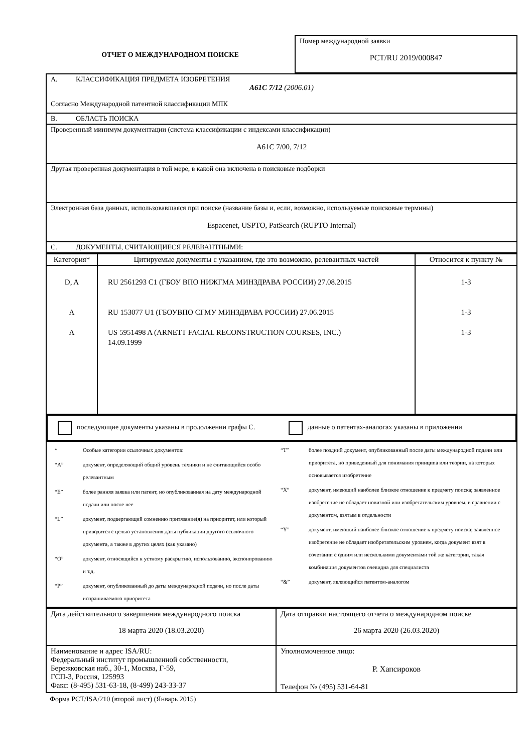| ОТЧЕТ О МЕЖДУНАРОДНОМ ПОИСКЕ | Номер международной заявки PCT/RU 2019/000847 |
| A. КЛАССИФИКАЦИЯ ПРЕДМЕТА ИЗОБРЕТЕНИЯ A61C 7/12 (2006.01) Согласно Международной патентной классификации МПК |
| B. ОБЛАСТЬ ПОИСКА |
| Проверенный минимум документации (система классификации с индексами классификации) A61C 7/00, 7/12 |
| Другая проверенная документация в той мере, в какой она включена в поисковые подборки |
| Электронная база данных, использовавшаяся при поиске (название базы и, если, возможно, используемые поисковые термины) Espacenet, USPTO, PatSearch (RUPTO Internal) |
| C. ДОКУМЕНТЫ, СЧИТАЮЩИЕСЯ РЕЛЕВАНТНЫМИ: |
| Категория* | Цитируемые документы с указанием, где это возможно, релевантных частей | Относится к пункту № |
| --- | --- | --- |
| D, A A A | RU 2561293 C1 (ГБОУ ВПО НИЖГМА МИНЗДРАВА РОССИИ) 27.08.2015 RU 153077 U1 (ГБОУВПО СГМУ МИНЗДРАВА РОССИИ) 27.06.2015 US 5951498 A (ARNETT FACIAL RECONSTRUCTION COURSES, INC.) 14.09.1999 | 1-3 1-3 1-3 |
| последующие документы указаны в продолжении графы С. данные о патентах-аналогах указаны в приложении |
| / / * / Особые категории ссылочных документов: / / “A” / документ, определяющий общий уровень техники и не считающийся особо релевантным / / “E” / более ранняя заявка или патент, но опубликованная на дату международной подачи или после нее / / “L” / документ, подвергающий сомнению притязание(я) на приоритет, или который приводится с целью установления даты публикации другого ссылочного документа, а также в других целях (как указано) / / “O” / документ, относящийся к устному раскрытию, использованию, экспонированию и т.д. / / “P” / документ, опубликованный до даты международной подачи, но после даты испрашиваемого приоритета / / / “T” / более поздний документ, опубликованный после даты международной подачи или приоритета, но приведенный для понимания принципа или теории, на которых основывается изобретение / / “X” / документ, имеющий наиболее близкое отношение к предмету поиска; заявленное изобретение не обладает новизной или изобретательским уровнем, в сравнении с документом, взятым в отдельности / / “Y” / документ, имеющий наиболее близкое отношение к предмету поиска; заявленное изобретение не обладает изобретательским уровнем, когда документ взят в сочетании с одним или несколькими документами той же категории, такая комбинация документов очевидна для специалиста / / “&” / документ, являющийся патентом-аналогом / / |
| Дата действительного завершения международного поиска 18 марта 2020 (18.03.2020) | Дата отправки настоящего отчета о международном поиске 26 марта 2020 (26.03.2020) |
| Наименование и адрес ISA/RU: Федеральный институт промышленной собственности, Бережковская наб., 30-1, Москва, Г-59, ГСП-3, Россия, 125993 Факс: (8-495) 531-63-18, (8-499) 243-33-37 | Уполномоченное лицо: Р. Хапсироков Телефон № (495) 531-64-81 |
Форма PCT/ISA/210 (второй лист) (Январь 2015)